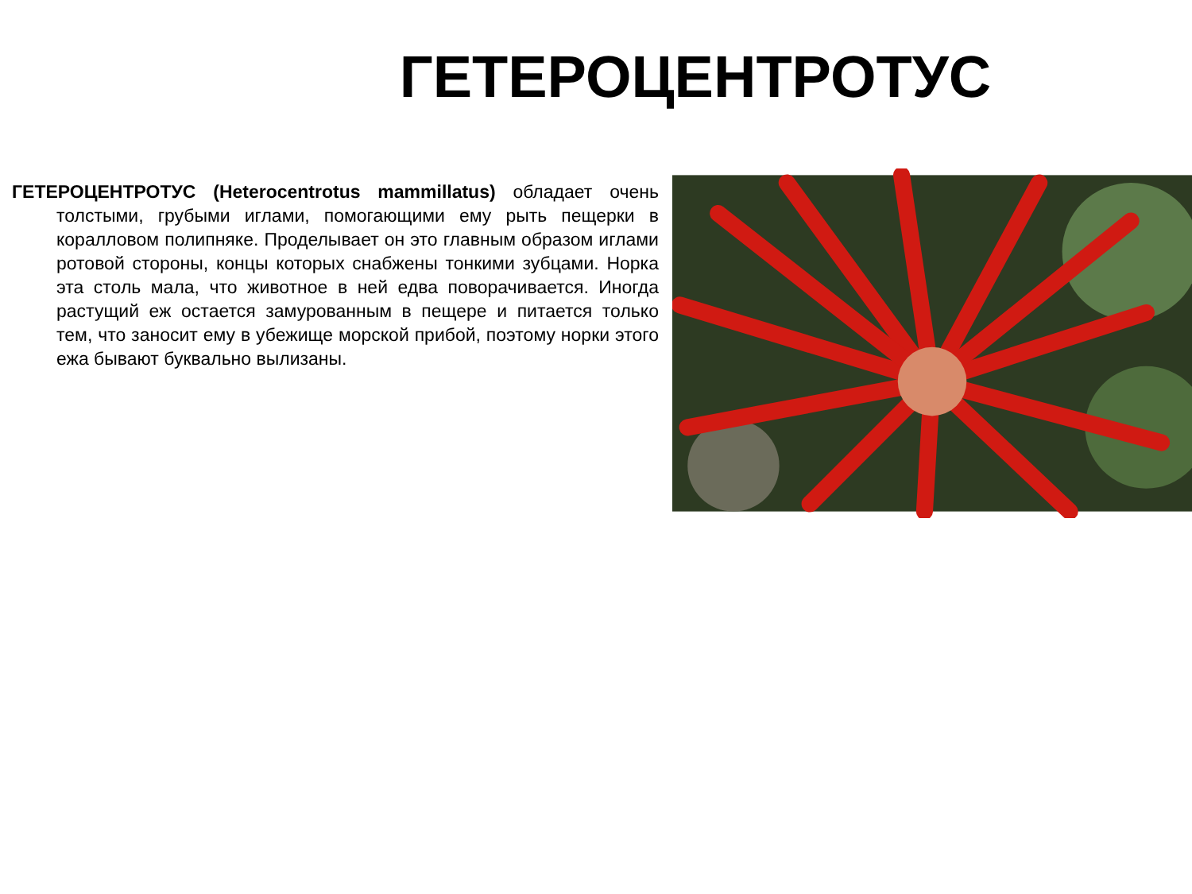ГЕТЕРОЦЕНТРОТУС
ГЕТЕРОЦЕНТРОТУС (Heterocentrotus mammillatus) обладает очень толстыми, грубыми иглами, помогающими ему рыть пещерки в коралловом полипняке. Проделывает он это главным образом иглами ротовой стороны, концы которых снабжены тонкими зубцами. Норка эта столь мала, что животное в ней едва поворачивается. Иногда растущий еж остается замурованным в пещере и питается только тем, что заносит ему в убежище морской прибой, поэтому норки этого ежа бывают буквально вылизаны.